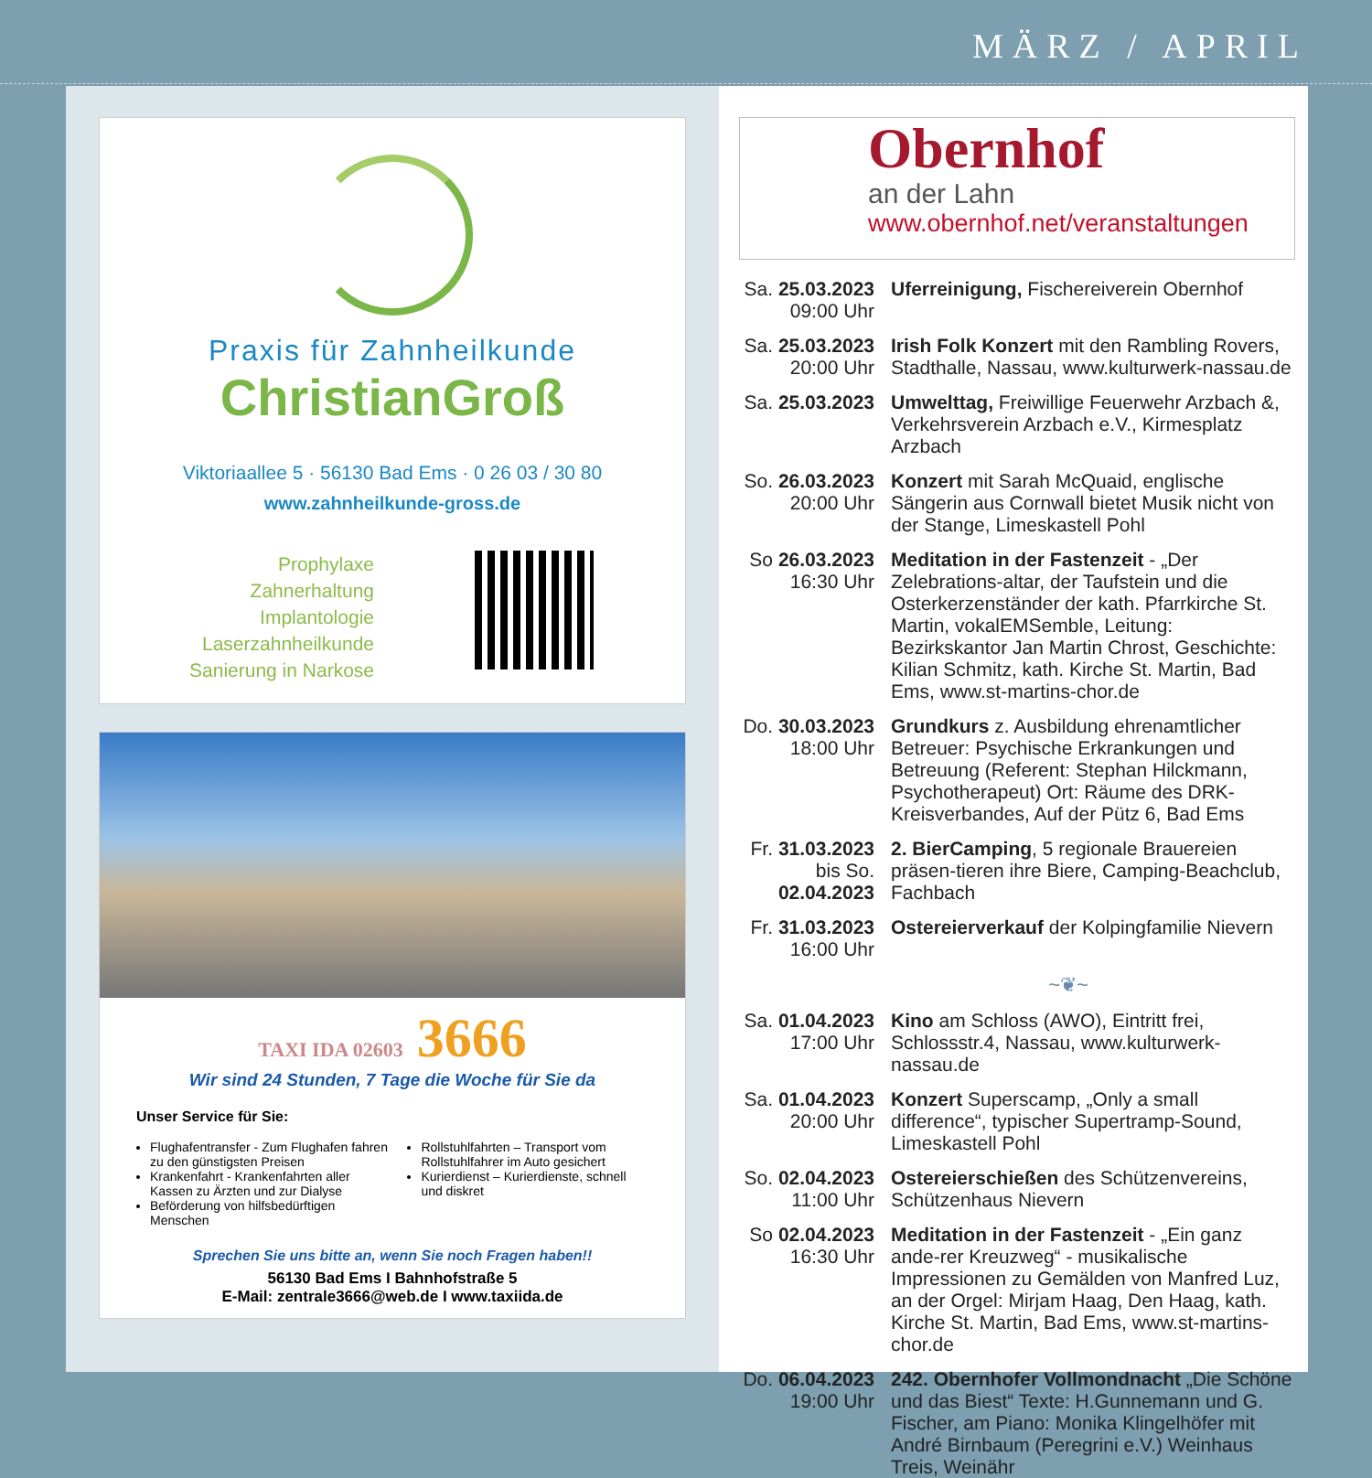MÄRZ / APRIL
Praxis für Zahnheilkunde
ChristianGroß
Viktoriaallee 5 · 56130 Bad Ems · 0 26 03 / 30 80
www.zahnheilkunde-gross.de
Prophylaxe
Zahnerhaltung
Implantologie
Laserzahnheilkunde
Sanierung in Narkose
TAXI IDA 02603 3666
Wir sind 24 Stunden, 7 Tage die Woche für Sie da
Unser Service für Sie:
Flughafentransfer - Zum Flughafen fahren zu den günstigsten Preisen
Krankenfahrt - Krankenfahrten aller Kassen zu Ärzten und zur Dialyse
Beförderung von hilfsbedürftigen Menschen
Rollstuhlfahrten – Transport vom Rollstuhlfahrer im Auto gesichert
Kurierdienst – Kurierdienste, schnell und diskret
Sprechen Sie uns bitte an, wenn Sie noch Fragen haben!!
56130 Bad Ems I Bahnhofstraße 5
E-Mail: zentrale3666@web.de I www.taxiida.de
Obernhof
an der Lahn
www.obernhof.net/veranstaltungen
Sa. 25.03.2023
09:00 Uhr
Uferreinigung, Fischereiverein Obernhof
Sa. 25.03.2023
20:00 Uhr
Irish Folk Konzert mit den Rambling Rovers, Stadthalle, Nassau, www.kulturwerk-nassau.de
Sa. 25.03.2023
Umwelttag, Freiwillige Feuerwehr Arzbach &, Verkehrsverein Arzbach e.V., Kirmesplatz Arzbach
So. 26.03.2023
20:00 Uhr
Konzert mit Sarah McQuaid, englische Sängerin aus Cornwall bietet Musik nicht von der Stange, Limeskastell Pohl
So 26.03.2023
16:30 Uhr
Meditation in der Fastenzeit - „Der Zelebrations-altar, der Taufstein und die Osterkerzenständer der kath. Pfarrkirche St. Martin, vokalEMSemble, Leitung: Bezirkskantor Jan Martin Chrost, Geschichte: Kilian Schmitz, kath. Kirche St. Martin, Bad Ems, www.st-martins-chor.de
Do. 30.03.2023
18:00 Uhr
Grundkurs z. Ausbildung ehrenamtlicher Betreuer: Psychische Erkrankungen und Betreuung (Referent: Stephan Hilckmann, Psychotherapeut) Ort: Räume des DRK-Kreisverbandes, Auf der Pütz 6, Bad Ems
Fr. 31.03.2023
bis So. 02.04.2023
2. BierCamping, 5 regionale Brauereien präsen-tieren ihre Biere, Camping-Beachclub, Fachbach
Fr. 31.03.2023
16:00 Uhr
Ostereierverkauf der Kolpingfamilie Nievern
~❦~
Sa. 01.04.2023
17:00 Uhr
Kino am Schloss (AWO), Eintritt frei, Schlossstr.4, Nassau, www.kulturwerk-nassau.de
Sa. 01.04.2023
20:00 Uhr
Konzert Superscamp, „Only a small difference“, typischer Supertramp-Sound, Limeskastell Pohl
So. 02.04.2023
11:00 Uhr
Ostereierschießen des Schützenvereins, Schützenhaus Nievern
So 02.04.2023
16:30 Uhr
Meditation in der Fastenzeit - „Ein ganz ande-rer Kreuzweg“ - musikalische Impressionen zu Gemälden von Manfred Luz, an der Orgel: Mirjam Haag, Den Haag, kath. Kirche St. Martin, Bad Ems, www.st-martins-chor.de
Do. 06.04.2023
19:00 Uhr
242. Obernhofer Vollmondnacht „Die Schöne und das Biest“ Texte: H.Gunnemann und G. Fischer, am Piano: Monika Klingelhöfer mit André Birnbaum (Peregrini e.V.) Weinhaus Treis, Weinähr